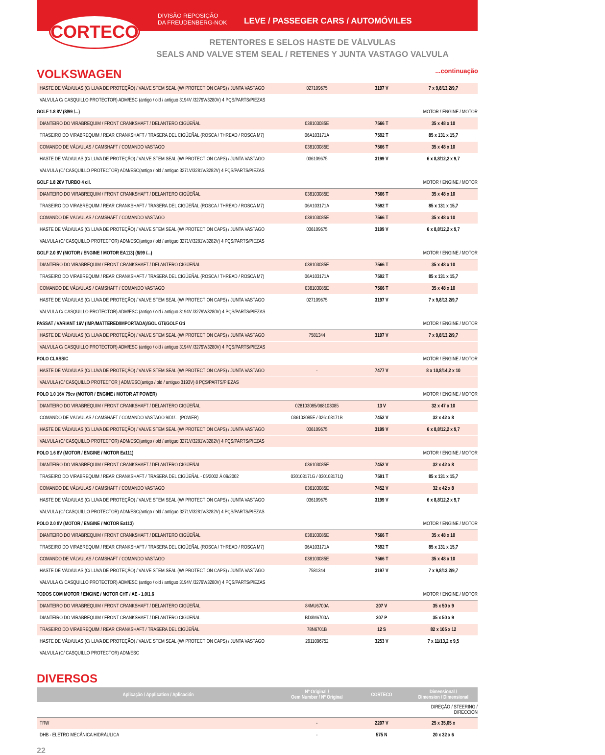CORTECO
DIVISÃO REPOSIÇÃO
DA FREUDENBERG-NOK
LEVE / PASSEGER CARS / AUTOMÓVILES
RETENTORES E SELOS HASTE DE VÁLVULAS
SEALS AND VALVE STEM SEAL / RETENES Y JUNTA VASTAGO VALVULA
VOLKSWAGEN ...continuação
| HASTE DE VÁLVULAS (C/ LUVA DE PROTEÇÃO) / VALVE STEM SEAL (W/ PROTECTION CAPS) / JUNTA VASTAGO | 027109675 | 3197 V | 7 x 9,8/13,2/9,7 |
| VALVULA C/ CASQUILLO PROTECTOR) ADM/ESC (antigo / old / antiguo 3194V /3279V/3280V) 4 PÇS/PARTS/PIEZAS | | | |
| GOLF 1.8 8V (8/99 /...) | | | MOTOR / ENGINE / MOTOR |
| DIANTEIRO DO VIRABREQUIM / FRONT CRANKSHAFT / DELANTERO CIGÜEÑAL | 038103085E | 7566 T | 35 x 48 x 10 |
| TRASEIRO DO VIRABREQUIM / REAR CRANKSHAFT / TRASERA DEL CIGÜEÑAL (ROSCA / THREAD / ROSCA M7) | 06A103171A | 7592 T | 85 x 131 x 15,7 |
| COMANDO DE VÁLVULAS / CAMSHAFT / COMANDO VASTAGO | 038103085E | 7566 T | 35 x 48 x 10 |
| HASTE DE VÁLVULAS (C/ LUVA DE PROTEÇÃO) / VALVE STEM SEAL (W/ PROTECTION CAPS) / JUNTA VASTAGO | 036109675 | 3199 V | 6 x 8,8/12,2 x 9,7 |
| VALVULA (C/ CASQUILLO PROTECTOR) ADM/ESC(antigo / old / antiguo 3271V/3281V/3282V) 4 PÇS/PARTS/PIEZAS | | | |
| GOLF 1.8 20V TURBO 4 cil. | | | MOTOR / ENGINE / MOTOR |
| DIANTEIRO DO VIRABREQUIM / FRONT CRANKSHAFT / DELANTERO CIGÜEÑAL | 038103085E | 7566 T | 35 x 48 x 10 |
| TRASEIRO DO VIRABREQUIM / REAR CRANKSHAFT / TRASERA DEL CIGÜEÑAL (ROSCA / THREAD / ROSCA M7) | 06A103171A | 7592 T | 85 x 131 x 15,7 |
| COMANDO DE VÁLVULAS / CAMSHAFT / COMANDO VASTAGO | 038103085E | 7566 T | 35 x 48 x 10 |
| HASTE DE VÁLVULAS (C/ LUVA DE PROTEÇÃO) / VALVE STEM SEAL (W/ PROTECTION CAPS) / JUNTA VASTAGO | 036109675 | 3199 V | 6 x 8,8/12,2 x 9,7 |
| VALVULA (C/ CASQUILLO PROTECTOR) ADM/ESC(antigo / old / antiguo 3271V/3281V/3282V) 4 PÇS/PARTS/PIEZAS | | | |
| GOLF 2.0 8V (MOTOR / ENGINE / MOTOR EA113) (8/99 /...) | | | MOTOR / ENGINE / MOTOR |
| DIANTEIRO DO VIRABREQUIM / FRONT CRANKSHAFT / DELANTERO CIGÜEÑAL | 038103085E | 7566 T | 35 x 48 x 10 |
| TRASEIRO DO VIRABREQUIM / REAR CRANKSHAFT / TRASERA DEL CIGÜEÑAL (ROSCA / THREAD / ROSCA M7) | 06A103171A | 7592 T | 85 x 131 x 15,7 |
| COMANDO DE VÁLVULAS / CAMSHAFT / COMANDO VASTAGO | 038103085E | 7566 T | 35 x 48 x 10 |
| HASTE DE VÁLVULAS (C/ LUVA DE PROTEÇÃO) / VALVE STEM SEAL (W/ PROTECTION CAPS) / JUNTA VASTAGO | 027109675 | 3197 V | 7 x 9,8/13,2/9,7 |
| VALVULA C/ CASQUILLO PROTECTOR) ADM/ESC (antigo / old / antiguo 3194V /3279V/3280V) 4 PÇS/PARTS/PIEZAS | | | |
| PASSAT / VARIANT 16V (IMP./MATTERED/IMPORTADA)/GOL GTi/GOLF Gti | | | MOTOR / ENGINE / MOTOR |
| HASTE DE VÁLVULAS (C/ LUVA DE PROTEÇÃO) / VALVE STEM SEAL (W/ PROTECTION CAPS) / JUNTA VASTAGO | 7581344 | 3197 V | 7 x 9,8/13,2/9,7 |
| VALVULA C/ CASQUILLO PROTECTOR) ADM/ESC (antigo / old / antiguo 3194V /3279V/3280V) 4 PÇS/PARTS/PIEZAS | | | |
| POLO CLASSIC | | | MOTOR / ENGINE / MOTOR |
| HASTE DE VÁLVULAS (C/ LUVA DE PROTEÇÃO) / VALVE STEM SEAL (W/ PROTECTION CAPS) / JUNTA VASTAGO | - | 7477 V | 8 x 10,8/14,2 x 10 |
| VALVULA (C/ CASQUILLO PROTECTOR ) ADM/ESC(antigo / old / antiguo 3193V) 8 PÇS/PARTS/PIEZAS | | | |
| POLO 1.0 16V 79cv (MOTOR / ENGINE / MOTOR AT POWER) | | | MOTOR / ENGINE / MOTOR |
| DIANTEIRO DO VIRABREQUIM / FRONT CRANKSHAFT / DELANTERO CIGÜEÑAL | 028103085/068103085 | 13 V | 32 x 47 x 10 |
| COMANDO DE VÁLVULAS / CAMSHAFT / COMANDO VASTAGO 9/01/... (POWER) | 036103085E / 026103171B | 7452 V | 32 x 42 x 8 |
| HASTE DE VÁLVULAS (C/ LUVA DE PROTEÇÃO) / VALVE STEM SEAL (W/ PROTECTION CAPS) / JUNTA VASTAGO | 036109675 | 3199 V | 6 x 8,8/12,2 x 9,7 |
| VALVULA (C/ CASQUILLO PROTECTOR) ADM/ESC(antigo / old / antiguo 3271V/3281V/3282V) 4 PÇS/PARTS/PIEZAS | | | |
| POLO 1.6 8V (MOTOR / ENGINE / MOTOR Ea111) | | | MOTOR / ENGINE / MOTOR |
| DIANTEIRO DO VIRABREQUIM / FRONT CRANKSHAFT / DELANTERO CIGÜEÑAL | 036103085E | 7452 V | 32 x 42 x 8 |
| TRASEIRO DO VIRABREQUIM / REAR CRANKSHAFT / TRASERA DEL CIGÜEÑAL - 05/2002 À 09/2002 | 030103171G / 030103171Q | 7591 T | 85 x 131 x 15,7 |
| COMANDO DE VÁLVULAS / CAMSHAFT / COMANDO VASTAGO | 036103085E | 7452 V | 32 x 42 x 8 |
| HASTE DE VÁLVULAS (C/ LUVA DE PROTEÇÃO) / VALVE STEM SEAL (W/ PROTECTION CAPS) / JUNTA VASTAGO | 036109675 | 3199 V | 6 x 8,8/12,2 x 9,7 |
| VALVULA (C/ CASQUILLO PROTECTOR) ADM/ESC(antigo / old / antiguo 3271V/3281V/3282V) 4 PÇS/PARTS/PIEZAS | | | |
| POLO 2.0 8V (MOTOR / ENGINE / MOTOR Ea113) | | | MOTOR / ENGINE / MOTOR |
| DIANTEIRO DO VIRABREQUIM / FRONT CRANKSHAFT / DELANTERO CIGÜEÑAL | 038103085E | 7566 T | 35 x 48 x 10 |
| TRASEIRO DO VIRABREQUIM / REAR CRANKSHAFT / TRASERA DEL CIGÜEÑAL (ROSCA / THREAD / ROSCA M7) | 06A103171A | 7592 T | 85 x 131 x 15,7 |
| COMANDO DE VÁLVULAS / CAMSHAFT / COMANDO VASTAGO | 038103085E | 7566 T | 35 x 48 x 10 |
| HASTE DE VÁLVULAS (C/ LUVA DE PROTEÇÃO) / VALVE STEM SEAL (W/ PROTECTION CAPS) / JUNTA VASTAGO | 7581344 | 3197 V | 7 x 9,8/13,2/9,7 |
| VALVULA C/ CASQUILLO PROTECTOR) ADM/ESC (antigo / old / antiguo 3194V /3279V/3280V) 4 PÇS/PARTS/PIEZAS | | | |
| TODOS COM MOTOR / ENGINE / MOTOR CHT / AE - 1.0/1.6 | | | MOTOR / ENGINE / MOTOR |
| DIANTEIRO DO VIRABREQUIM / FRONT CRANKSHAFT / DELANTERO CIGÜEÑAL | 84MU6700A | 207 V | 35 x 50 x 9 |
| DIANTEIRO DO VIRABREQUIM / FRONT CRANKSHAFT / DELANTERO CIGÜEÑAL | BD3M6700A | 207 P | 35 x 50 x 9 |
| TRASEIRO DO VIRABREQUIM / REAR CRANKSHAFT / TRASERA DEL CIGÜEÑAL | 78N6701B | 12 S | 82 x 105 x 12 |
| HASTE DE VÁLVULAS (C/ LUVA DE PROTEÇÃO) / VALVE STEM SEAL (W/ PROTECTION CAPS) / JUNTA VASTAGO | 2911096752 | 3253 V | 7 x 11/13,2 x 9,5 |
| VALVULA (C/ CASQUILLO PROTECTOR) ADM/ESC | | | |
DIVERSOS
| Aplicação / Application / Aplicación | Nº Original / Oem Number / Nº Original | CORTECO | Dimensional / Dimension / Dimensional |
| --- | --- | --- | --- |
| | | | DIREÇÃO / STEERING / DIRECCION |
| TRW | - | 2207 V | 25 x 35,05 x |
| DHB - ELETRO MECÂNICA HIDRÁULICA | - | 575 N | 20 x 32 x 6 |
22